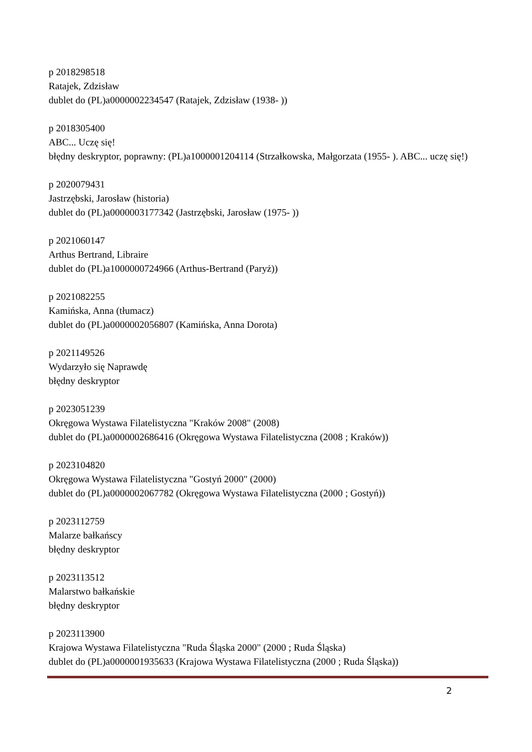p 2018298518
Ratajek, Zdzisław
dublet do (PL)a0000002234547 (Ratajek, Zdzisław (1938- ))
p 2018305400
ABC... Uczę się!
błędny deskryptor, poprawny: (PL)a1000001204114 (Strzałkowska, Małgorzata (1955- ). ABC... uczę się!)
p 2020079431
Jastrzębski, Jarosław (historia)
dublet do (PL)a0000003177342 (Jastrzębski, Jarosław (1975- ))
p 2021060147
Arthus Bertrand, Libraire
dublet do (PL)a1000000724966 (Arthus-Bertrand (Paryż))
p 2021082255
Kamińska, Anna (tłumacz)
dublet do (PL)a0000002056807 (Kamińska, Anna Dorota)
p 2021149526
Wydarzyło się Naprawdę
błędny deskryptor
p 2023051239
Okręgowa Wystawa Filatelistyczna "Kraków 2008" (2008)
dublet do (PL)a0000002686416 (Okręgowa Wystawa Filatelistyczna (2008 ; Kraków))
p 2023104820
Okręgowa Wystawa Filatelistyczna "Gostyń 2000" (2000)
dublet do (PL)a0000002067782 (Okręgowa Wystawa Filatelistyczna (2000 ; Gostyń))
p 2023112759
Malarze bałkańscy
błędny deskryptor
p 2023113512
Malarstwo bałkańskie
błędny deskryptor
p 2023113900
Krajowa Wystawa Filatelistyczna "Ruda Śląska 2000" (2000 ; Ruda Śląska)
dublet do (PL)a0000001935633 (Krajowa Wystawa Filatelistyczna (2000 ; Ruda Śląska))
2